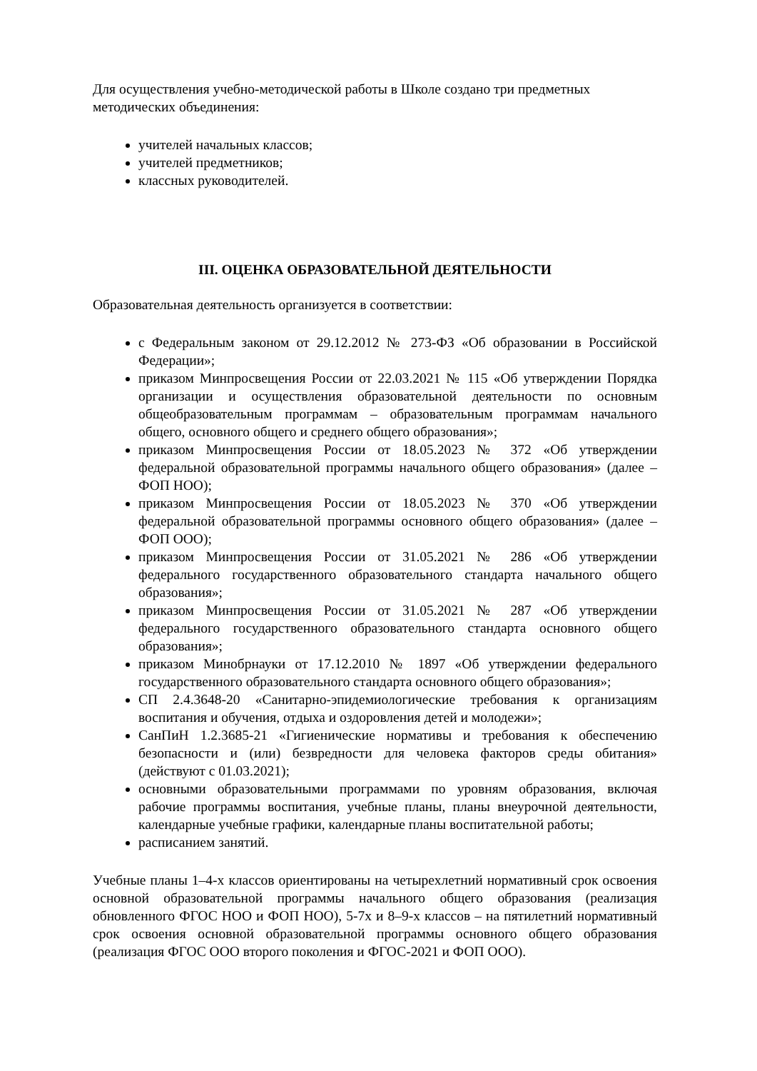Для осуществления учебно-методической работы в Школе создано три предметных методических объединения:
учителей начальных классов;
учителей предметников;
классных руководителей.
III. ОЦЕНКА ОБРАЗОВАТЕЛЬНОЙ ДЕЯТЕЛЬНОСТИ
Образовательная деятельность организуется в соответствии:
с Федеральным законом от 29.12.2012 № 273-ФЗ «Об образовании в Российской Федерации»;
приказом Минпросвещения России от 22.03.2021 № 115 «Об утверждении Порядка организации и осуществления образовательной деятельности по основным общеобразовательным программам – образовательным программам начального общего, основного общего и среднего общего образования»;
приказом Минпросвещения России от 18.05.2023 № 372 «Об утверждении федеральной образовательной программы начального общего образования» (далее – ФОП НОО);
приказом Минпросвещения России от 18.05.2023 № 370 «Об утверждении федеральной образовательной программы основного общего образования» (далее – ФОП ООО);
приказом Минпросвещения России от 31.05.2021 № 286 «Об утверждении федерального государственного образовательного стандарта начального общего образования»;
приказом Минпросвещения России от 31.05.2021 № 287 «Об утверждении федерального государственного образовательного стандарта основного общего образования»;
приказом Минобрнауки от 17.12.2010 № 1897 «Об утверждении федерального государственного образовательного стандарта основного общего образования»;
СП 2.4.3648-20 «Санитарно-эпидемиологические требования к организациям воспитания и обучения, отдыха и оздоровления детей и молодежи»;
СанПиН 1.2.3685-21 «Гигиенические нормативы и требования к обеспечению безопасности и (или) безвредности для человека факторов среды обитания» (действуют с 01.03.2021);
основными образовательными программами по уровням образования, включая рабочие программы воспитания, учебные планы, планы внеурочной деятельности, календарные учебные графики, календарные планы воспитательной работы;
расписанием занятий.
Учебные планы 1–4-х классов ориентированы на четырехлетний нормативный срок освоения основной образовательной программы начального общего образования (реализация обновленного ФГОС НОО и ФОП НОО), 5-7х и 8–9-х классов – на пятилетний нормативный срок освоения основной образовательной программы основного общего образования (реализация ФГОС ООО второго поколения и ФГОС-2021 и ФОП ООО).